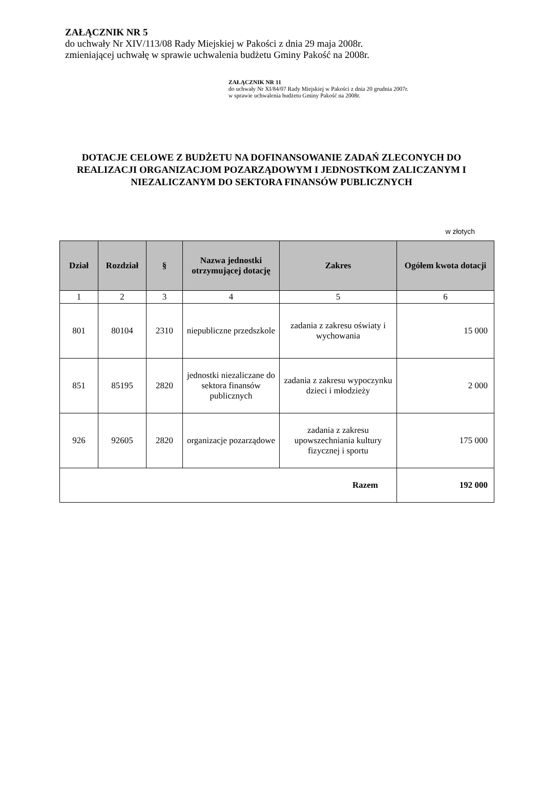ZAŁĄCZNIK NR 5
do uchwały Nr XIV/113/08 Rady Miejskiej w Pakości z dnia 29 maja 2008r.
zmieniającej uchwałę w sprawie uchwalenia budżetu Gminy Pakość na 2008r.
ZAŁĄCZNIK NR 11
do uchwały Nr XI/84/07 Rady Miejskiej w Pakości z dnia 20 grudnia 2007r.
w sprawie uchwalenia budżetu Gminy Pakość na 2008r.
DOTACJE CELOWE Z BUDŻETU NA DOFINANSOWANIE ZADAŃ ZLECONYCH DO REALIZACJI ORGANIZACJOM POZARZĄDOWYM I JEDNOSTKOM ZALICZANYM I NIEZALICZANYM DO SEKTORA FINANSÓW PUBLICZNYCH
w złotych
| Dział | Rozdział | § | Nazwa jednostki otrzymującej dotację | Zakres | Ogółem kwota dotacji |
| --- | --- | --- | --- | --- | --- |
| 1 | 2 | 3 | 4 | 5 | 6 |
| 801 | 80104 | 2310 | niepubliczne przedszkole | zadania z zakresu oświaty i wychowania | 15 000 |
| 851 | 85195 | 2820 | jednostki niezaliczane do sektora finansów publicznych | zadania z zakresu wypoczynku dzieci i młodzieży | 2 000 |
| 926 | 92605 | 2820 | organizacje pozarządowe | zadania z zakresu upowszechniania kultury fizycznej i sportu | 175 000 |
| Razem | | | | | 192 000 |